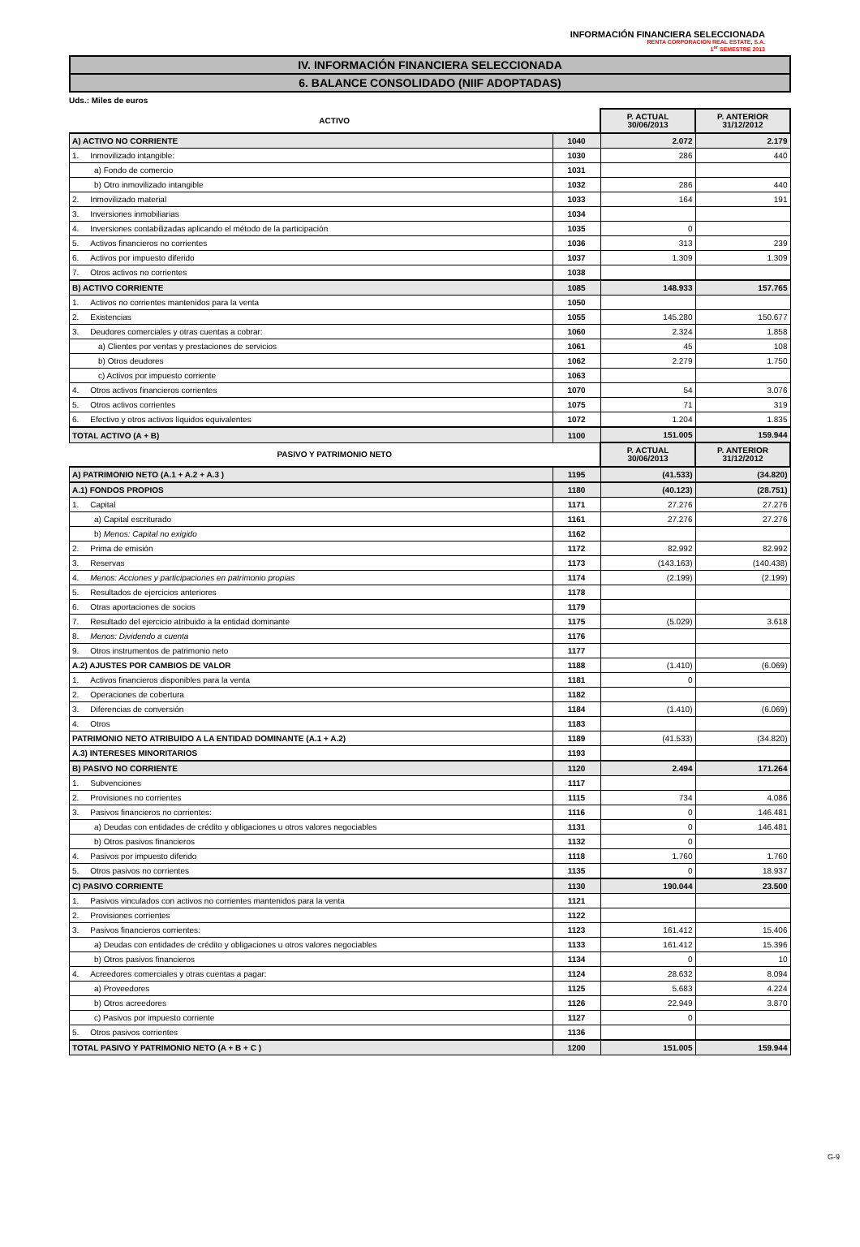INFORMACIÓN FINANCIERA SELECCIONADA
RENTA CORPORACION REAL ESTATE, S.A.
1<sup>er</sup> SEMESTRE 2013
IV. INFORMACIÓN FINANCIERA SELECCIONADA
6. BALANCE CONSOLIDADO (NIIF ADOPTADAS)
Uds.: Miles de euros
| ACTIVO | | P. ACTUAL 30/06/2013 | P. ANTERIOR 31/12/2012 |
| --- | --- | --- | --- |
| A) ACTIVO NO CORRIENTE | 1040 | 2.072 | 2.179 |
| 1. Inmovilizado intangible: | 1030 | 286 | 440 |
| a) Fondo de comercio | 1031 | | |
| b) Otro inmovilizado intangible | 1032 | 286 | 440 |
| 2. Inmovilizado material | 1033 | 164 | 191 |
| 3. Inversiones inmobiliarias | 1034 | | |
| 4. Inversiones contabilizadas aplicando el método de la participación | 1035 | 0 | |
| 5. Activos financieros no corrientes | 1036 | 313 | 239 |
| 6. Activos por impuesto diferido | 1037 | 1.309 | 1.309 |
| 7. Otros activos no corrientes | 1038 | | |
| B) ACTIVO CORRIENTE | 1085 | 148.933 | 157.765 |
| 1. Activos no corrientes mantenidos para la venta | 1050 | | |
| 2. Existencias | 1055 | 145.280 | 150.677 |
| 3. Deudores comerciales y otras cuentas a cobrar: | 1060 | 2.324 | 1.858 |
| a) Clientes por ventas y prestaciones de servicios | 1061 | 45 | 108 |
| b) Otros deudores | 1062 | 2.279 | 1.750 |
| c) Activos por impuesto corriente | 1063 | | |
| 4. Otros activos financieros corrientes | 1070 | 54 | 3.076 |
| 5. Otros activos corrientes | 1075 | 71 | 319 |
| 6. Efectivo y otros activos líquidos equivalentes | 1072 | 1.204 | 1.835 |
| TOTAL ACTIVO (A + B) | 1100 | 151.005 | 159.944 |
| PASIVO Y PATRIMONIO NETO | | P. ACTUAL 30/06/2013 | P. ANTERIOR 31/12/2012 |
| A) PATRIMONIO NETO (A.1 + A.2 + A.3 ) | 1195 | (41.533) | (34.820) |
| A.1) FONDOS PROPIOS | 1180 | (40.123) | (28.751) |
| 1. Capital | 1171 | 27.276 | 27.276 |
| a) Capital escriturado | 1161 | 27.276 | 27.276 |
| b) Menos: Capital no exigido | 1162 | | |
| 2. Prima de emisión | 1172 | 82.992 | 82.992 |
| 3. Reservas | 1173 | (143.163) | (140.438) |
| 4. Menos: Acciones y participaciones en patrimonio propias | 1174 | (2.199) | (2.199) |
| 5. Resultados de ejercicios anteriores | 1178 | | |
| 6. Otras aportaciones de socios | 1179 | | |
| 7. Resultado del ejercicio atribuido a la entidad dominante | 1175 | (5.029) | 3.618 |
| 8. Menos: Dividendo a cuenta | 1176 | | |
| 9. Otros instrumentos de patrimonio neto | 1177 | | |
| A.2) AJUSTES POR CAMBIOS DE VALOR | 1188 | (1.410) | (6.069) |
| 1. Activos financieros disponibles para la venta | 1181 | 0 | |
| 2. Operaciones de cobertura | 1182 | | |
| 3. Diferencias de conversión | 1184 | (1.410) | (6.069) |
| 4. Otros | 1183 | | |
| PATRIMONIO NETO ATRIBUIDO A LA ENTIDAD DOMINANTE (A.1 + A.2) | 1189 | (41.533) | (34.820) |
| A.3) INTERESES MINORITARIOS | 1193 | | |
| B) PASIVO NO CORRIENTE | 1120 | 2.494 | 171.264 |
| 1. Subvenciones | 1117 | | |
| 2. Provisiones no corrientes | 1115 | 734 | 4.086 |
| 3. Pasivos financieros no corrientes: | 1116 | 0 | 146.481 |
| a) Deudas con entidades de crédito y obligaciones u otros valores negociables | 1131 | 0 | 146.481 |
| b) Otros pasivos financieros | 1132 | 0 | |
| 4. Pasivos por impuesto diferido | 1118 | 1.760 | 1.760 |
| 5. Otros pasivos no corrientes | 1135 | 0 | 18.937 |
| C) PASIVO CORRIENTE | 1130 | 190.044 | 23.500 |
| 1. Pasivos vinculados con activos no corrientes mantenidos para la venta | 1121 | | |
| 2. Provisiones corrientes | 1122 | | |
| 3. Pasivos financieros corrientes: | 1123 | 161.412 | 15.406 |
| a) Deudas con entidades de crédito y obligaciones u otros valores negociables | 1133 | 161.412 | 15.396 |
| b) Otros pasivos financieros | 1134 | 0 | 10 |
| 4. Acreedores comerciales y otras cuentas a pagar: | 1124 | 28.632 | 8.094 |
| a) Proveedores | 1125 | 5.683 | 4.224 |
| b) Otros acreedores | 1126 | 22.949 | 3.870 |
| c) Pasivos por impuesto corriente | 1127 | 0 | |
| 5. Otros pasivos corrientes | 1136 | | |
| TOTAL PASIVO Y PATRIMONIO NETO (A + B + C ) | 1200 | 151.005 | 159.944 |
G-9